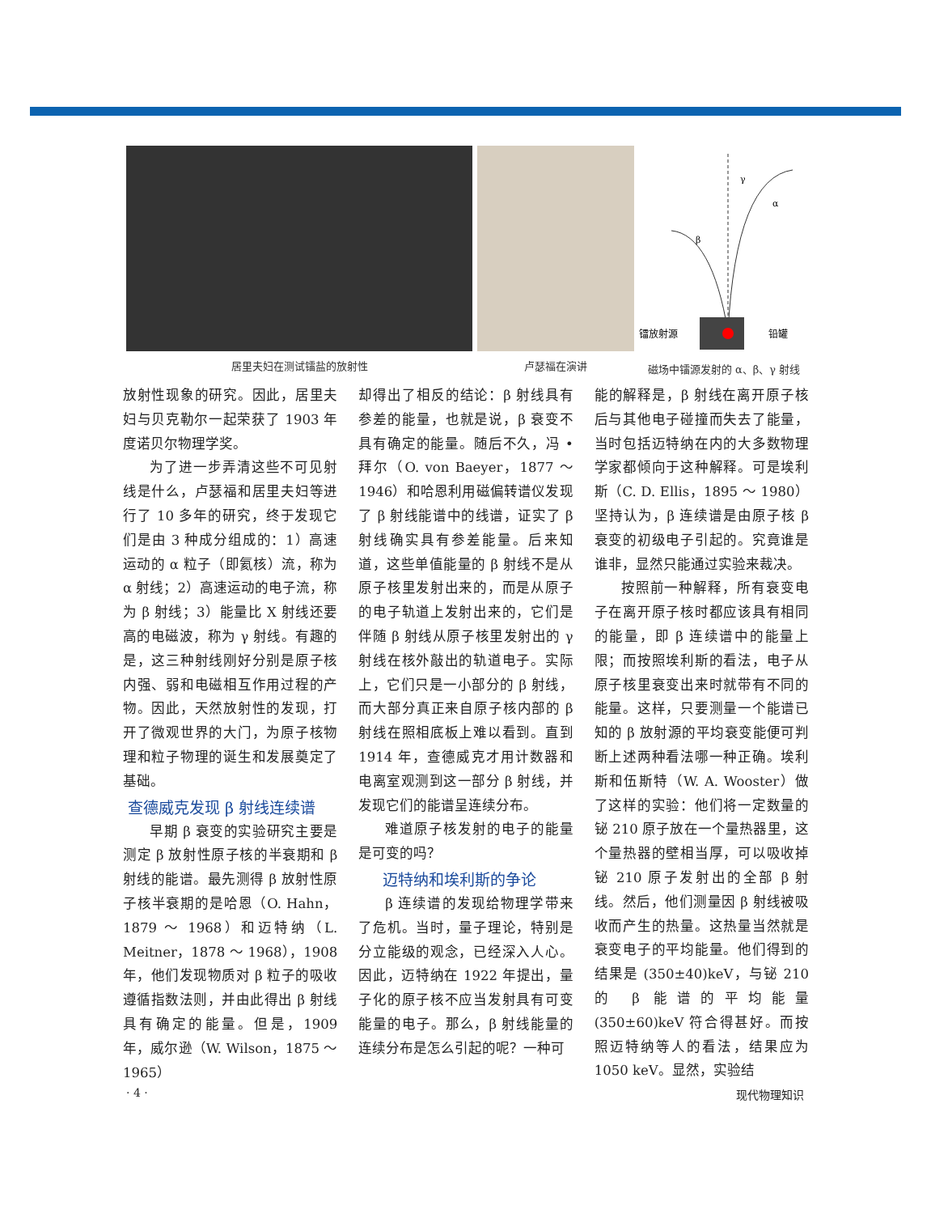居里夫妇在测试镭盐的放射性 卢瑟福在演讲
γ
α
β
镭放射源
铅罐
磁场中镭源发射的 α、β、γ 射线
放射性现象的研究。因此，居里夫妇与贝克勒尔一起荣获了 1903 年度诺贝尔物理学奖。
为了进一步弄清这些不可见射线是什么，卢瑟福和居里夫妇等进行了 10 多年的研究，终于发现它们是由 3 种成分组成的：1）高速运动的 α 粒子（即氦核）流，称为 α 射线；2）高速运动的电子流，称为 β 射线；3）能量比 X 射线还要高的电磁波，称为 γ 射线。有趣的是，这三种射线刚好分别是原子核内强、弱和电磁相互作用过程的产物。因此，天然放射性的发现，打开了微观世界的大门，为原子核物理和粒子物理的诞生和发展奠定了基础。
查德威克发现 β 射线连续谱
早期 β 衰变的实验研究主要是测定 β 放射性原子核的半衰期和 β 射线的能谱。最先测得 β 放射性原子核半衰期的是哈恩（O. Hahn，1879 ～ 1968）和迈特纳（L. Meitner，1878 ～ 1968），1908 年，他们发现物质对 β 粒子的吸收遵循指数法则，并由此得出 β 射线具有确定的能量。但是，1909 年，威尔逊（W. Wilson，1875 ～ 1965）
却得出了相反的结论：β 射线具有参差的能量，也就是说，β 衰变不具有确定的能量。随后不久，冯 • 拜尔（O. von Baeyer，1877 ～ 1946）和哈恩利用磁偏转谱仪发现了 β 射线能谱中的线谱，证实了 β 射线确实具有参差能量。后来知道，这些单值能量的 β 射线不是从原子核里发射出来的，而是从原子的电子轨道上发射出来的，它们是伴随 β 射线从原子核里发射出的 γ 射线在核外敲出的轨道电子。实际上，它们只是一小部分的 β 射线，而大部分真正来自原子核内部的 β 射线在照相底板上难以看到。直到 1914 年，查德威克才用计数器和电离室观测到这一部分 β 射线，并发现它们的能谱呈连续分布。
难道原子核发射的电子的能量是可变的吗？
迈特纳和埃利斯的争论
β 连续谱的发现给物理学带来了危机。当时，量子理论，特别是分立能级的观念，已经深入人心。因此，迈特纳在 1922 年提出，量子化的原子核不应当发射具有可变能量的电子。那么，β 射线能量的连续分布是怎么引起的呢？一种可
能的解释是，β 射线在离开原子核后与其他电子碰撞而失去了能量，当时包括迈特纳在内的大多数物理学家都倾向于这种解释。可是埃利斯（C. D. Ellis，1895 ～ 1980）坚持认为，β 连续谱是由原子核 β 衰变的初级电子引起的。究竟谁是谁非，显然只能通过实验来裁决。
按照前一种解释，所有衰变电子在离开原子核时都应该具有相同的能量，即 β 连续谱中的能量上限；而按照埃利斯的看法，电子从原子核里衰变出来时就带有不同的能量。这样，只要测量一个能谱已知的 β 放射源的平均衰变能便可判断上述两种看法哪一种正确。埃利斯和伍斯特（W. A. Wooster）做了这样的实验：他们将一定数量的铋 210 原子放在一个量热器里，这个量热器的壁相当厚，可以吸收掉铋 210 原子发射出的全部 β 射线。然后，他们测量因 β 射线被吸收而产生的热量。这热量当然就是衰变电子的平均能量。他们得到的结果是 (350±40)keV，与铋 210 的 β 能谱的平均能量 (350±60)keV 符合得甚好。而按照迈特纳等人的看法，结果应为 1050 keV。显然，实验结
· 4 · 现代物理知识